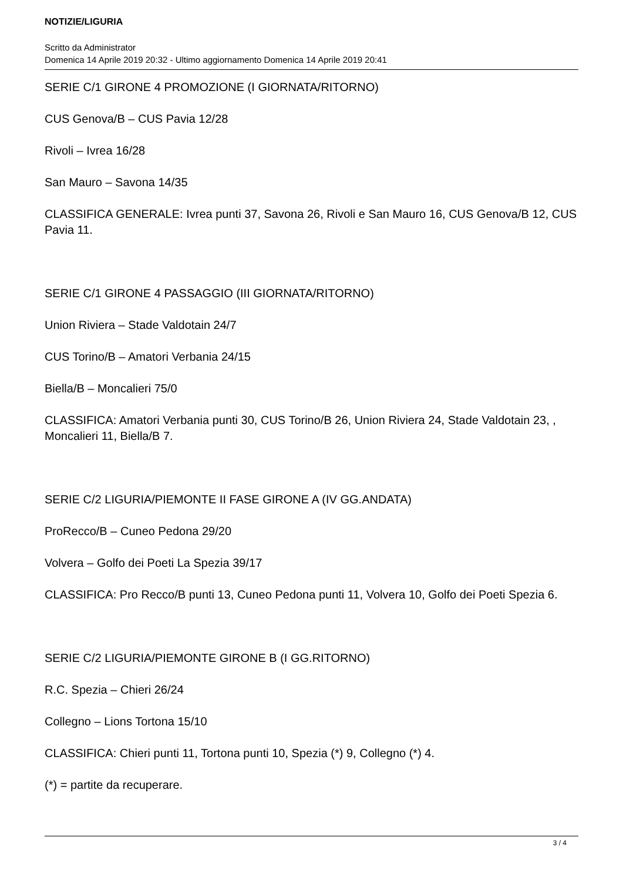NOTIZIE/LIGURIA
Scritto da Administrator
Domenica 14 Aprile 2019 20:32 - Ultimo aggiornamento Domenica 14 Aprile 2019 20:41
SERIE C/1 GIRONE 4 PROMOZIONE (I GIORNATA/RITORNO)
CUS Genova/B – CUS Pavia 12/28
Rivoli – Ivrea 16/28
San Mauro – Savona 14/35
CLASSIFICA GENERALE: Ivrea punti 37, Savona 26, Rivoli e San Mauro 16, CUS Genova/B 12, CUS Pavia 11.
SERIE C/1 GIRONE 4 PASSAGGIO (III GIORNATA/RITORNO)
Union Riviera – Stade Valdotain 24/7
CUS Torino/B – Amatori Verbania 24/15
Biella/B – Moncalieri 75/0
CLASSIFICA: Amatori Verbania punti 30, CUS Torino/B 26, Union Riviera 24, Stade Valdotain 23, , Moncalieri 11, Biella/B 7.
SERIE C/2 LIGURIA/PIEMONTE II FASE GIRONE A (IV GG.ANDATA)
ProRecco/B – Cuneo Pedona 29/20
Volvera – Golfo dei Poeti La Spezia 39/17
CLASSIFICA: Pro Recco/B punti 13, Cuneo Pedona punti 11, Volvera 10, Golfo dei Poeti Spezia 6.
SERIE C/2 LIGURIA/PIEMONTE GIRONE B (I GG.RITORNO)
R.C. Spezia – Chieri 26/24
Collegno – Lions Tortona 15/10
CLASSIFICA: Chieri punti 11, Tortona punti 10, Spezia (*) 9, Collegno (*) 4.
(*) = partite da recuperare.
3 / 4